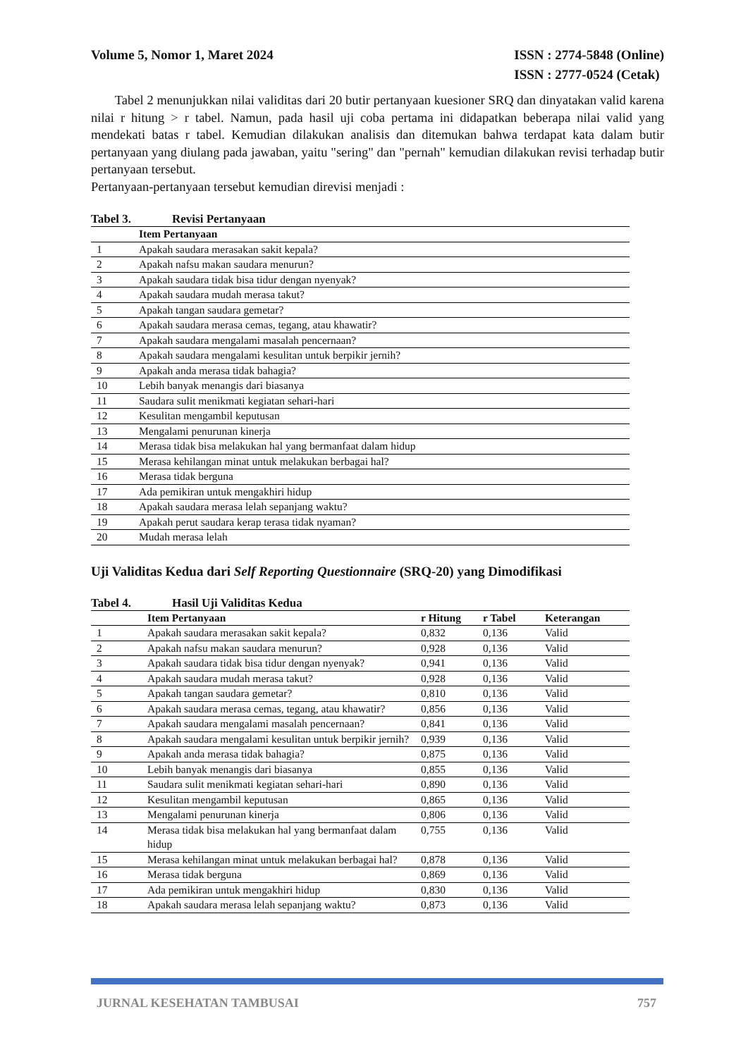Volume 5, Nomor 1, Maret 2024 ISSN : 2774-5848 (Online)
ISSN : 2777-0524 (Cetak)
Tabel 2 menunjukkan nilai validitas dari 20 butir pertanyaan kuesioner SRQ dan dinyatakan valid karena nilai r hitung > r tabel. Namun, pada hasil uji coba pertama ini didapatkan beberapa nilai valid yang mendekati batas r tabel. Kemudian dilakukan analisis dan ditemukan bahwa terdapat kata dalam butir pertanyaan yang diulang pada jawaban, yaitu "sering" dan "pernah" kemudian dilakukan revisi terhadap butir pertanyaan tersebut.
Pertanyaan-pertanyaan tersebut kemudian direvisi menjadi :
Tabel 3. Revisi Pertanyaan
| | Item Pertanyaan |
| --- | --- |
| 1 | Apakah saudara merasakan sakit kepala? |
| 2 | Apakah nafsu makan saudara menurun? |
| 3 | Apakah saudara tidak bisa tidur dengan nyenyak? |
| 4 | Apakah saudara mudah merasa takut? |
| 5 | Apakah tangan saudara gemetar? |
| 6 | Apakah saudara merasa cemas, tegang, atau khawatir? |
| 7 | Apakah saudara mengalami masalah pencernaan? |
| 8 | Apakah saudara mengalami kesulitan untuk berpikir jernih? |
| 9 | Apakah anda merasa tidak bahagia? |
| 10 | Lebih banyak menangis dari biasanya |
| 11 | Saudara sulit menikmati kegiatan sehari-hari |
| 12 | Kesulitan mengambil keputusan |
| 13 | Mengalami penurunan kinerja |
| 14 | Merasa tidak bisa melakukan hal yang bermanfaat dalam hidup |
| 15 | Merasa kehilangan minat untuk melakukan berbagai hal? |
| 16 | Merasa tidak berguna |
| 17 | Ada pemikiran untuk mengakhiri hidup |
| 18 | Apakah saudara merasa lelah sepanjang waktu? |
| 19 | Apakah perut saudara kerap terasa tidak nyaman? |
| 20 | Mudah merasa lelah |
Uji Validitas Kedua dari Self Reporting Questionnaire (SRQ-20) yang Dimodifikasi
Tabel 4. Hasil Uji Validitas Kedua
| | Item Pertanyaan | r Hitung | r Tabel | Keterangan |
| --- | --- | --- | --- | --- |
| 1 | Apakah saudara merasakan sakit kepala? | 0,832 | 0,136 | Valid |
| 2 | Apakah nafsu makan saudara menurun? | 0,928 | 0,136 | Valid |
| 3 | Apakah saudara tidak bisa tidur dengan nyenyak? | 0,941 | 0,136 | Valid |
| 4 | Apakah saudara mudah merasa takut? | 0,928 | 0,136 | Valid |
| 5 | Apakah tangan saudara gemetar? | 0,810 | 0,136 | Valid |
| 6 | Apakah saudara merasa cemas, tegang, atau khawatir? | 0,856 | 0,136 | Valid |
| 7 | Apakah saudara mengalami masalah pencernaan? | 0,841 | 0,136 | Valid |
| 8 | Apakah saudara mengalami kesulitan untuk berpikir jernih? | 0,939 | 0,136 | Valid |
| 9 | Apakah anda merasa tidak bahagia? | 0,875 | 0,136 | Valid |
| 10 | Lebih banyak menangis dari biasanya | 0,855 | 0,136 | Valid |
| 11 | Saudara sulit menikmati kegiatan sehari-hari | 0,890 | 0,136 | Valid |
| 12 | Kesulitan mengambil keputusan | 0,865 | 0,136 | Valid |
| 13 | Mengalami penurunan kinerja | 0,806 | 0,136 | Valid |
| 14 | Merasa tidak bisa melakukan hal yang bermanfaat dalam hidup | 0,755 | 0,136 | Valid |
| 15 | Merasa kehilangan minat untuk melakukan berbagai hal? | 0,878 | 0,136 | Valid |
| 16 | Merasa tidak berguna | 0,869 | 0,136 | Valid |
| 17 | Ada pemikiran untuk mengakhiri hidup | 0,830 | 0,136 | Valid |
| 18 | Apakah saudara merasa lelah sepanjang waktu? | 0,873 | 0,136 | Valid |
JURNAL KESEHATAN TAMBUSAI 757